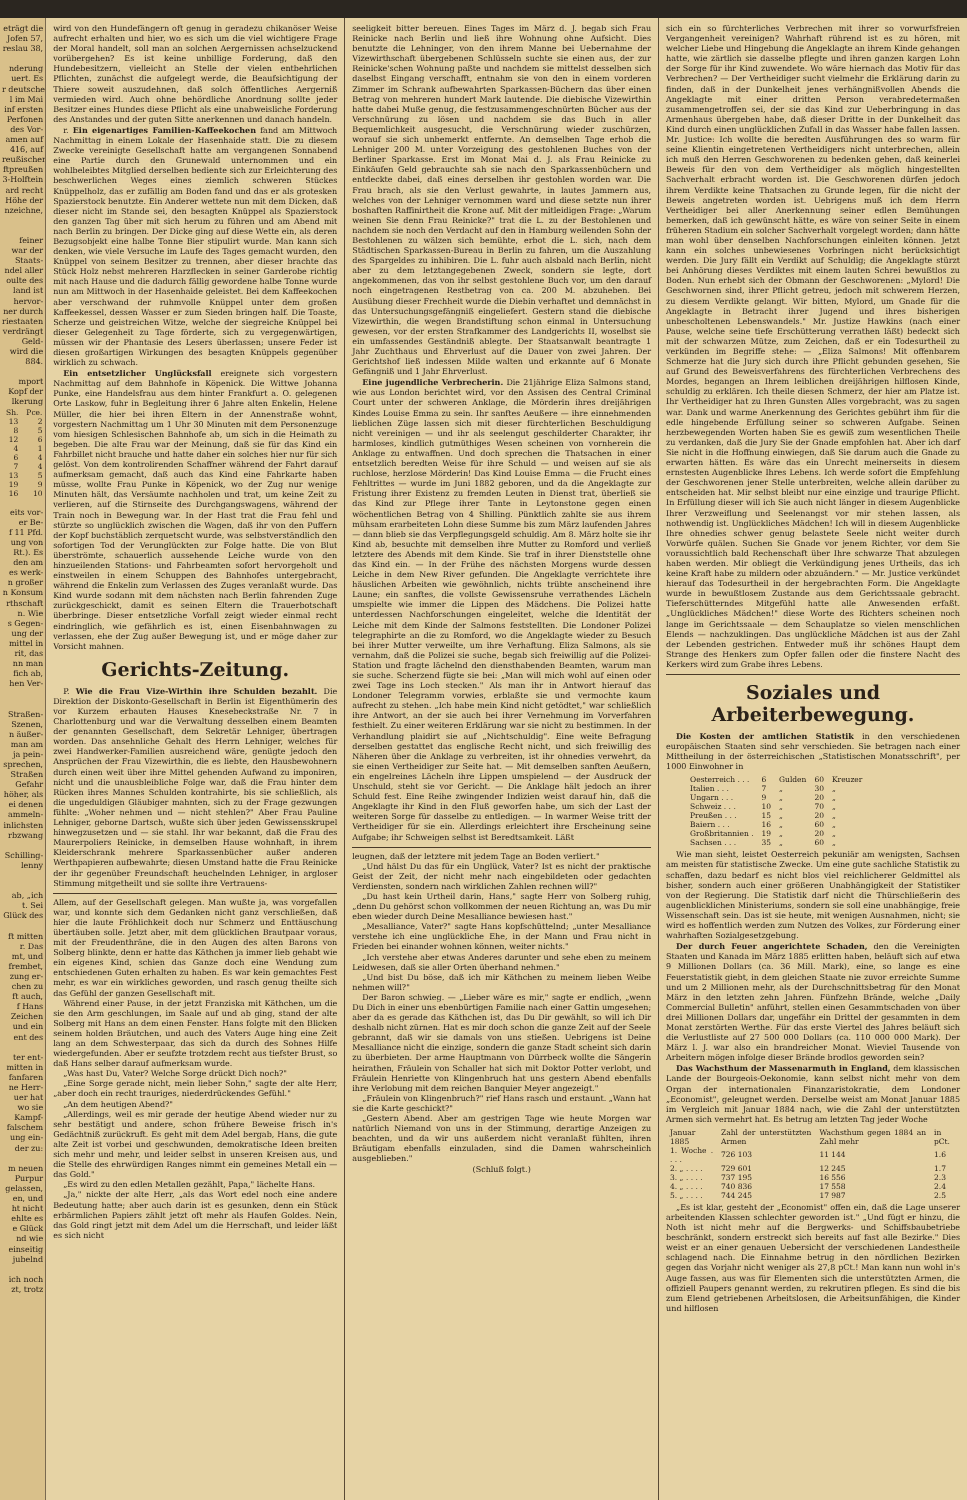eträgt die
Jofen 57,
reslau 38,
nderung
uert. Es
r deutsche
l im Mai
inf ersten
Perfonen
des Vor-
amen auf
416, auf
reußischen
ftpreußen
3-Holftein
ard recht
Höhe der
nzeichne,
feiner
war der
Staats-
ndel aller
oulte des
land ist
hervor-
ner durch
riestaaten
verdrängt
Geld-
wird die
884.
mport
Kopf der
lkerung
| Sh. | Pce. |
| --- | --- |
| 13 | 2 |
| 8 | 5 |
| 12 | 6 |
| 4 | 1 |
| 6 | 4 |
| 7 | 4 |
| 13 | 5 |
| 19 | 9 |
| 16 | 10 |
eits vor-
er Be-
f 11 Pfd.
ung von
Rt.). Es
den am
es werk-
n großer
n Konsum
rthschaft
n. Wie
s Gegen-
ung der
mittel in
rit, das
nn man
fich ab,
hen Ver-
Straßen-
Szenen,
n äußer-
man am
ja pein-
sprechen,
Straßen
Gefahr
höher, als
ei denen
ammeln-
inlichsten
rbzwang
Schilling-
lenny
ab, „ich
t. Sei
Glück des
ft mitten
r. Das
mt, und
frembet,
zung er-
chen zu
ft auch,
f Hans
Zeichen
und ein
ent des
ter ent-
mitten in
fanfaren
ne Herr-
uer hat
wo sie
Kampf-
falschem
ung ein-
der zu:
m neuen
Purpur
gelassen,
en, und
ht nicht
ehlte es
e Glück
nd wie
einseitig
jubelnd
ich noch
zt, trotz
wird von den Hundefängern oft genug in geradezu chikanöser Weise aufrecht erhalten und hier, wo es sich um die viel wichtigere Frage der Moral handelt, soll man an solchen Aergernissen achselzuckend vorübergehen? Es ist keine unbillige Forderung, daß den Hundebesitzern, vielleicht an Stelle der vielen entbehrlichen Pflichten, zunächst die aufgelegt werde, die Beaufsichtigung der Thiere soweit auszudehnen, daß solch öffentliches Aergerniß vermieden wird. Auch ohne behördliche Anordnung sollte jeder Besitzer eines Hundes diese Pflicht als eine unabweisliche Forderung des Anstandes und der guten Sitte anerkennen und danach handeln.
r. Ein eigenartiges Familien-Kaffeekochen fand am Mittwoch Nachmittag in einem Lokale der Hasenhaide statt. Die zu diesem Zwecke vereinigte Gesellschaft hatte am vergangenen Sonnabend eine Partie durch den Grunewald unternommen und ein wohlbeleibtes Mitglied derselben bediente sich zur Erleichterung des beschwerlichen Weges eines ziemlich schweren Stückes Knüppelholz, das er zufällig am Boden fand und das er als grotesken Spazierstock benutzte. Ein Anderer wettete nun mit dem Dicken, daß dieser nicht im Stande sei, den besagten Knüppel als Spazierstock den ganzen Tag über mit sich herum zu führen und am Abend mit nach Berlin zu bringen. Der Dicke ging auf diese Wette ein, als deren Bezugsobjekt eine halbe Tonne Bier stipulirt wurde. Man kann sich denken, wie viele Versuche im Laufe des Tages gemacht wurden, den Knüppel von seinem Besitzer zu trennen, aber dieser brachte das Stück Holz nebst mehreren Harzflecken in seiner Garderobe richtig mit nach Hause und die dadurch fällig gewordene halbe Tonne wurde nun am Mittwoch in der Hasenhaide geleistet. Bei dem Kaffeekochen aber verschwand der ruhmvolle Knüppel unter dem großen Kaffeekessel, dessen Wasser er zum Sieden bringen half. Die Toaste, Scherze und geistreichen Witze, welche der siegreiche Knüppel bei dieser Gelegenheit zu Tage förderte, sich zu vergegenwärtigen, müssen wir der Phantasie des Lesers überlassen; unsere Feder ist diesen großartigen Wirkungen des besagten Knüppels gegenüber wirklich zu schwach.
Ein entsetzlicher Unglücksfall ereignete sich vorgestern Nachmittag auf dem Bahnhofe in Köpenick. Die Wittwe Johanna Punke, eine Handelsfrau aus dem hinter Frankfurt a. O. gelegenen Orte Laskow, fuhr in Begleitung ihrer 6 Jahre alten Enkelin, Helene Müller, die hier bei ihren Eltern in der Annenstraße wohnt, vorgestern Nachmittag um 1 Uhr 30 Minuten mit dem Personenzuge vom hiesigen Schlesischen Bahnhofe ab, um sich in die Heimath zu begeben. Die alte Frau war der Meinung, daß sie für das Kind ein Fahrbillet nicht brauche und hatte daher ein solches hier nur für sich gelöst. Von dem kontrolirenden Schaffner während der Fahrt darauf aufmerksam gemacht, daß auch das Kind eine Fahrkarte haben müsse, wollte Frau Punke in Köpenick, wo der Zug nur wenige Minuten hält, das Versäumte nachholen und trat, um keine Zeit zu verlieren, auf die Stirnseite des Durchgangswagens, während der Train noch in Bewegung war. In der Hast trat die Frau fehl und stürzte so unglücklich zwischen die Wagen, daß ihr von den Puffern der Kopf buchstäblich zerquetscht wurde, was selbstverständlich den sofortigen Tod der Verunglückten zur Folge hatte. Die von Blut überströmte, schauerlich aussehende Leiche wurde von den hinzueilenden Stations- und Fahrbeamten sofort hervorgeholt und einstweilen in einem Schuppen des Bahnhofes untergebracht, während die Enkelin zum Verlassen des Zuges veranlaßt wurde. Das Kind wurde sodann mit dem nächsten nach Berlin fahrenden Zuge zurückgeschickt, damit es seinen Eltern die Trauerbotschaft überbringe. Dieser entsetzliche Vorfall zeigt wieder einmal recht eindringlich, wie gefährlich es ist, einen Eisenbahnwagen zu verlassen, ehe der Zug außer Bewegung ist, und er möge daher zur Vorsicht mahnen.
Gerichts-Zeitung.
P. Wie die Frau Vize-Wirthin ihre Schulden bezahlt. Die Direktion der Diskonto-Gesellschaft in Berlin ist Eigenthümerin des vor Kurzem erbauten Hauses Knesebeckstraße Nr. 7 in Charlottenburg und war die Verwaltung desselben einem Beamten der genannten Gesellschaft, dem Sekretär Lehniger, übertragen worden. Das ansehnliche Gehalt des Herrn Lehniger, welches für zwei Handwerker-Familien ausreichend wäre, genügte jedoch den Ansprüchen der Frau Vizewirthin, die es liebte, den Hausbewohnern durch einen weit über ihre Mittel gehenden Aufwand zu imponiren, nicht und die unausbleibliche Folge war, daß die Frau hinter dem Rücken ihres Mannes Schulden kontrahirte, bis sie schließlich, als die ungeduldigen Gläubiger mahnten, sich zu der Frage gezwungen fühlte: „Woher nehmen und — nicht stehlen?" Aber Frau Pauline Lehniger, geborne Dartsch, wußte sich über jeden Gewissensskrupel hinwegzusetzen und — sie stahl. Ihr war bekannt, daß die Frau des Maurerpoliers Reinicke, in demselben Hause wohnhaft, in ihrem Kleiderschrank mehrere Sparkassenbücher außer anderen Werthpapieren aufbewahrte; diesen Umstand hatte die Frau Reinicke der ihr gegenüber Freundschaft heuchelnden Lehniger, in argloser Stimmung mitgetheilt und sie sollte ihre Vertrauens-
Allem, auf der Gesellschaft gelegen. Man wußte ja, was vorgefallen war, und konnte sich dem Gedanken nicht ganz verschließen, daß hier die laute Fröhlichkeit doch nur Schmerz und Enttäuschung übertäuben solle. Jetzt aber, mit dem glücklichen Brautpaar voraus, mit der Freudenthräne, die in den Augen des alten Barons von Solberg blinkte, denn er hatte das Käthchen ja immer lieb gehabt wie ein eigenes Kind, schien das Ganze doch eine Wendung zum entschiedenen Guten erhalten zu haben. Es war kein gemachtes Fest mehr, es war ein wirkliches geworden, und rasch genug theilte sich das Gefühl der ganzen Gesellschaft mit.
Während einer Pause, in der jetzt Franziska mit Käthchen, um die sie den Arm geschlungen, im Saale auf und ab ging, stand der alte Solberg mit Hans an dem einen Fenster. Hans folgte mit den Blicken seinem holden Bräutchen, und auch des Vaters Auge hing eine Zeit lang an dem Schwesterpaar, das sich da durch des Sohnes Hilfe wiedergefunden. Aber er seufzte trotzdem recht aus tiefster Brust, so daß Hans selber darauf aufmerksam wurde.
„Was hast Du, Vater? Welche Sorge drückt Dich noch?"
„Eine Sorge gerade nicht, mein lieber Sohn," sagte der alte Herr, „aber doch ein recht trauriges, niederdrückendes Gefühl."
„An dem heutigen Abend?"
„Allerdings, weil es mir gerade der heutige Abend wieder nur zu sehr bestätigt und andere, schon frühere Beweise frisch in's Gedächtniß zurückruft. Es geht mit dem Adel bergab, Hans, die gute alte Zeit ist vorbei und geschwunden, demokratische Ideen breiten sich mehr und mehr, und leider selbst in unseren Kreisen aus, und die Stelle des ehrwürdigen Ranges nimmt ein gemeines Metall ein — das Gold."
„Es wird zu den edlen Metallen gezählt, Papa," lächelte Hans.
„Ja," nickte der alte Herr, „als das Wort edel noch eine andere Bedeutung hatte; aber auch darin ist es gesunken, denn ein Stück erbärmlichen Papiers zählt jetzt oft mehr als Haufen Goldes. Nein, das Gold ringt jetzt mit dem Adel um die Herrschaft, und leider läßt es sich nicht
seeligkeit bitter bereuen. Eines Tages im März d. J. begab sich Frau Reinicke nach Berlin und ließ ihre Wohnung ohne Aufsicht. Dies benutzte die Lehninger, von den ihrem Manne bei Uebernahme der Vizewirthschaft übergebenen Schlüsseln suchte sie einen aus, der zur Reinicke'schen Wohnung paßte und nachdem sie mittelst desselben sich daselbst Eingang verschafft, entnahm sie von den in einem vorderen Zimmer im Schrank aufbewahrten Sparkassen-Büchern das über einen Betrag von mehreren hundert Mark lautende. Die diebische Vizewirthin hatte dabei Muße genug, die festzusammengeschnürten Bücher aus der Verschnürung zu lösen und nachdem sie das Buch in aller Bequemlichkeit ausgesucht, die Verschnürung wieder zuschürzen, worauf sie sich unbemerkt entfernte. An demselben Tage erhob die Lehniger 200 M. unter Vorzeigung des gestohlenen Buches von der Berliner Sparkasse. Erst im Monat Mai d. J. als Frau Reinicke zu Einkäufen Geld gebrauchte sah sie nach den Sparkassenbüchern und entdeckte dabei, daß eines derselben ihr gestohlen worden war. Die Frau brach, als sie den Verlust gewahrte, in lautes Jammern aus, welches von der Lehniger vernommen ward und diese setzte nun ihrer boshaften Raffinirtheit die Krone auf. Mit der mitleidigen Frage: „Warum weinen Sie denn Frau Reinicke?" trat die L. zu der Bestohlenen und nachdem sie noch den Verdacht auf den in Hamburg weilenden Sohn der Bestohlenen zu wälzen sich bemühte, erbot die L. sich, nach dem Städtischen Sparkassen-Bureau in Berlin zu fahren, um die Auszahlung des Spargeldes zu inhibiren. Die L. fuhr auch alsbald nach Berlin, nicht aber zu dem letztangegebenen Zweck, sondern sie legte, dort angekommenen, das von ihr selbst gestohlene Buch vor, um den darauf noch eingetragenen Restbetrag von ca. 200 M. abzuheben. Bei Ausübung dieser Frechheit wurde die Diebin verhaftet und demnächst in das Untersuchungsgefängniß eingeliefert. Gestern stand die diebische Vizewirthin, die wegen Brandstiftung schon einmal in Untersuchung gewesen, vor der ersten Strafkammer des Landgerichts II, woselbst sie ein umfassendes Geständniß ablegte. Der Staatsanwalt beantragte 1 Jahr Zuchthaus und Ehrverlust auf die Dauer von zwei Jahren. Der Gerichtshof ließ indessen Milde walten und erkannte auf 6 Monate Gefängniß und 1 Jahr Ehrverlust.
Eine jugendliche Verbrecherin. Die 21jährige Eliza Salmons stand, wie aus London berichtet wird, vor den Assisen des Central Criminal Court unter der schweren Anklage, die Mörderin ihres dreijährigen Kindes Louise Emma zu sein. Ihr sanftes Aeußere — ihre einnehmenden lieblichen Züge lassen sich mit dieser fürchterlichen Beschuldigung nicht vereinigen — und ihr als seelengut geschilderter Charakter, ihr harmloses, kindlich gutmüthiges Wesen scheinen von vornherein die Anklage zu entwaffnen. Und doch sprechen die Thatsachen in einer entsetzlich beredten Weise für ihre Schuld — und weisen auf sie als ruchlose, herzlose Mörderin! Das Kind Louise Emma — die Frucht eines Fehltrittes — wurde im Juni 1882 geboren, und da die Angeklagte zur Fristung ihrer Existenz zu fremden Leuten in Dienst trat, überließ sie das Kind zur Pflege ihrer Tante in Leytonstone gegen einen wöchentlichen Betrag von 4 Shilling. Pünktlich zahlte sie aus ihrem mühsam erarbeiteten Lohn diese Summe bis zum März laufenden Jahres — dann blieb sie das Verpflegungsgeld schuldig. Am 8. März holte sie ihr Kind ab, besuchte mit demselben ihre Mutter zu Romford und verließ letztere des Abends mit dem Kinde. Sie traf in ihrer Dienststelle ohne das Kind ein. — In der Frühe des nächsten Morgens wurde dessen Leiche in dem New River gefunden. Die Angeklagte verrichtete ihre häuslichen Arbeiten wie gewöhnlich, nichts trübte anscheinend ihre Laune; ein sanftes, die vollste Gewissensruhe verrathendes Lächeln umspielte wie immer die Lippen des Mädchens. Die Polizei hatte unterdessen Nachforschungen eingeleitet, welche die Identität der Leiche mit dem Kinde der Salmons feststellten. Die Londoner Polizei telegraphirte an die zu Romford, wo die Angeklagte wieder zu Besuch bei ihrer Mutter verweilte, um ihre Verhaftung. Eliza Salmons, als sie vernahm, daß die Polizei sie suche, begab sich freiwillig auf die Polizei-Station und fragte lächelnd den diensthabenden Beamten, warum man sie suche. Scherzend fügte sie bei: „Man will mich wohl auf einen oder zwei Tage ins Loch stecken." Als man ihr in Antwort hierauf das Londoner Telegramm vorwies, erblaßte sie und vermochte kaum aufrecht zu stehen. „Ich habe mein Kind nicht getödtet," war schließlich ihre Antwort, an der sie auch bei ihrer Vernehmung im Vorverfahren festhielt. Zu einer weiteren Erklärung war sie nicht zu bestimmen. In der Verhandlung plaidirt sie auf „Nichtschuldig". Eine weite Befragung derselben gestattet das englische Recht nicht, und sich freiwillig des Näheren über die Anklage zu verbreiten, ist ihr ohnedies verwehrt, da sie einen Vertheidiger zur Seite hat. — Mit demselben sanften Aeußern, ein engelreines Lächeln ihre Lippen umspielend — der Ausdruck der Unschuld, steht sie vor Gericht. — Die Anklage hält jedoch an ihrer Schuld fest. Eine Reihe zwingender Indizien weist darauf hin, daß die Angeklagte ihr Kind in den Fluß geworfen habe, um sich der Last der weiteren Sorge für dasselbe zu entledigen. — In warmer Weise tritt der Vertheidiger für sie ein. Allerdings erleichtert ihre Erscheinung seine Aufgabe; ihr Schweigen selbst ist Beredtsamkeit. Läßt
leugnen, daß der letztere mit jedem Tage an Boden verliert."
„Und hälst Du das für ein Unglück, Vater? Ist es nicht der praktische Geist der Zeit, der nicht mehr nach eingebildeten oder gedachten Verdiensten, sondern nach wirklichen Zahlen rechnen will?"
„Du hast kein Urtheil darin, Hans," sagte Herr von Solberg ruhig, „denn Du gehörst schon vollkommen der neuen Richtung an, was Du mir eben wieder durch Deine Mesalliance bewiesen hast."
„Mesalliance, Vater?" sagte Hans kopfschüttelnd; „unter Mesalliance verstehe ich eine unglückliche Ehe, in der Mann und Frau nicht in Frieden bei einander wohnen können, weiter nichts."
„Ich verstehe aber etwas Anderes darunter und sehe eben zu meinem Leidwesen, daß sie aller Orten überhand nehmen."
„Und bist Du böse, daß ich mir Käthchen zu meinem lieben Weibe nehmen will?"
Der Baron schwieg. — „Lieber wäre es mir," sagte er endlich, „wenn Du Dich in einer uns ebenbürtigen Familie nach einer Gattin umgesehen; aber da es gerade das Käthchen ist, das Du Dir gewählt, so will ich Dir deshalb nicht zürnen. Hat es mir doch schon die ganze Zeit auf der Seele gebrannt, daß wir sie damals von uns stießen. Uebrigens ist Deine Mesalliance nicht die einzige, sondern die ganze Stadt scheint sich darin zu überbieten. Der arme Hauptmann von Dürrbeck wollte die Sängerin heirathen, Fräulein von Schaller hat sich mit Doktor Potter verlobt, und Fräulein Henriette von Klingenbruch hat uns gestern Abend ebenfalls ihre Verlobung mit dem reichen Banquier Meyer angezeigt."
„Fräulein von Klingenbruch?" rief Hans rasch und erstaunt. „Wann hat sie die Karte geschickt?"
„Gestern Abend. Aber am gestrigen Tage wie heute Morgen war natürlich Niemand von uns in der Stimmung, derartige Anzeigen zu beachten, und da wir uns außerdem nicht veranlaßt fühlten, ihren Bräutigam ebenfalls einzuladen, sind die Damen wahrscheinlich ausgeblieben."
(Schluß folgt.)
sich ein so fürchterliches Verbrechen mit ihrer so vorwurfsfreien Vergangenheit vereinigen? Wahrhaft rührend ist es zu hören, mit welcher Liebe und Hingebung die Angeklagte an ihrem Kinde gehangen hatte, wie zärtlich sie dasselbe pflegte und ihren ganzen kargen Lohn der Sorge für ihr Kind zuwendete. Wo wäre hiernach das Motiv für das Verbrechen? — Der Vertheidiger sucht vielmehr die Erklärung darin zu finden, daß in der Dunkelheit jenes verhängnißvollen Abends die Angeklagte mit einer dritten Person verabredetermaßen zusammengetroffen sei, der sie das Kind zur Ueberbringung in das Armenhaus übergeben habe, daß dieser Dritte in der Dunkelheit das Kind durch einen unglücklichen Zufall in das Wasser habe fallen lassen. Mr. Justice: Ich wollte die beredten Ausführungen des so warm für seine Klientin eingetretenen Vertheidigers nicht unterbrechen, allein ich muß den Herren Geschworenen zu bedenken geben, daß keinerlei Beweis für den von dem Vertheidiger als möglich hingestellten Sachverhalt erbracht worden ist. Die Geschworenen dürfen jedoch ihrem Verdikte keine Thatsachen zu Grunde legen, für die nicht der Beweis angetreten worden ist. Uebrigens muß ich dem Herrn Vertheidiger bei aller Anerkennung seiner edlen Bemühungen bemerken, daß ich gewünscht hätte, es wäre von seiner Seite in einem früheren Stadium ein solcher Sachverhalt vorgelegt worden; dann hätte man wohl über denselben Nachforschungen einleiten können. Jetzt kann ein solches unbewiesenes Vorbringen nicht berücksichtigt werden. Die Jury fällt ein Verdikt auf Schuldig; die Angeklagte stürzt bei Anhörung dieses Verdiktes mit einem lauten Schrei bewußtlos zu Boden. Nun erhebt sich der Obmann der Geschworenen: „Mylord! Die Geschwornen sind, ihrer Pflicht getreu, jedoch mit schwerem Herzen, zu diesem Verdikte gelangt. Wir bitten, Mylord, um Gnade für die Angeklagte in Betracht ihrer Jugend und ihres bisherigen unbescholtenen Lebenswandels." Mr. Justize Hawkins (nach einer Pause, welche seine tiefe Erschütterung verrathen läßt) bedeckt sich mit der schwarzen Mütze, zum Zeichen, daß er ein Todesurtheil zu verkünden im Begriffe stehe: — „Eliza Salmons! Mit offenbarem Schmerze hat die Jury sich durch ihre Pflicht gebunden gesehen, Sie auf Grund des Beweisverfahrens des fürchterlichen Verbrechens des Mordes, begangen an Ihrem leiblichen dreijährigen hilflosen Kinde, schuldig zu erklären. Ich theile diesen Schmerz, der hier am Platze ist. Ihr Vertheidiger hat zu Ihren Gunsten Alles vorgebracht, was zu sagen war. Dank und warme Anerkennung des Gerichtes gebührt ihm für die edle hingebende Erfüllung seiner so schweren Aufgabe. Seinen herzbewegenden Worten haben Sie es gewiß zum wesentlichen Theile zu verdanken, daß die Jury Sie der Gnade empfohlen hat. Aber ich darf Sie nicht in die Hoffnung einwiegen, daß Sie darum auch die Gnade zu erwarten hätten. Es wäre das ein Unrecht meinerseits in diesem ernstesten Augenblicke Ihres Lebens. Ich werde sofort die Empfehlung der Geschworenen jener Stelle unterbreiten, welche allein darüber zu entscheiden hat. Mir selbst bleibt nur eine einzige und traurige Pflicht. In Erfüllung dieser will ich Sie auch nicht länger in diesem Augenblicke Ihrer Verzweiflung und Seelenangst vor mir stehen lassen, als nothwendig ist. Unglückliches Mädchen! Ich will in diesem Augenblicke Ihre ohnedies schwer genug belastete Seele nicht weiter durch Vorwürfe quälen. Suchen Sie Gnade vor jenem Richter, vor dem Sie voraussichtlich bald Rechenschaft über Ihre schwarze That abzulegen haben werden. Mir obliegt die Verkündigung jenes Urtheils, das ich keine Kraft habe zu mildern oder abzuändern." — Mr. Justice verkündet hierauf das Todesurtheil in der hergebrachten Form. Die Angeklagte wurde in bewußtlosem Zustande aus dem Gerichtssaale gebracht. Tieferschütterndes Mitgefühl hatte alle Anwesenden erfaßt. „Unglückliches Mädchen!" diese Worte des Richters scheinen noch lange im Gerichtssaale — dem Schauplatze so vielen menschlichen Elends — nachzuklingen. Das unglückliche Mädchen ist aus der Zahl der Lebenden gestrichen. Entweder muß ihr schönes Haupt dem Strange des Henkers zum Opfer fallen oder die finstere Nacht des Kerkers wird zum Grabe ihres Lebens.
Soziales und Arbeiterbewegung.
Die Kosten der amtlichen Statistik in den verschiedenen europäischen Staaten sind sehr verschieden. Sie betragen nach einer Mittheilung in der österreichischen „Statistischen Monatsschrift", per 1000 Einwohner in
| Oesterreich . . . | 6 | Gulden | 60 | Kreuzer |
| Italien . . . | 7 | „ | 30 | „ |
| Ungarn . . . | 9 | „ | 20 | „ |
| Schweiz . . . | 10 | „ | 70 | „ |
| Preußen . . . | 15 | „ | 20 | „ |
| Baiern . . . | 16 | „ | 60 | „ |
| Großbritannien . | 19 | „ | 20 | „ |
| Sachsen . . . | 35 | „ | 60 | „ |
Wie man sieht, leistet Oesterreich pekuniär am wenigsten, Sachsen am meisten für statistische Zwecke. Um eine gute sachliche Statistik zu schaffen, dazu bedarf es nicht blos viel reichlicherer Geldmittel als bisher, sondern auch einer größeren Unabhängigkeit der Statistiker von der Regierung. Die Statistik darf nicht die Thürschließerin des augenblicklichen Ministeriums, sondern sie soll eine unabhängige, freie Wissenschaft sein. Das ist sie heute, mit wenigen Ausnahmen, nicht; sie wird es hoffentlich werden zum Nutzen des Volkes, zur Förderung einer wahrhaften Sozialgesetzgebung.
Der durch Feuer angerichtete Schaden, den die Vereinigten Staaten und Kanada im März 1885 erlitten haben, beläuft sich auf etwa 9 Millionen Dollars (ca. 36 Mill. Mark), eine, so lange es eine Feuerstatistik giebt, in dem gleichen Staate nie zuvor erreichte Summe und um 2 Millionen mehr, als der Durchschnittsbetrag für den Monat März in den letzten zehn Jahren. Fünfzehn Brände, welche „Daily Commercial Bulletin" anführt, stellen einen Gesammtschaden von über drei Millionen Dollars dar, ungefähr ein Drittel der gesammten in dem Monat zerstörten Werthe. Für das erste Viertel des Jahres beläuft sich die Verlustliste auf 27 500 000 Dollars (ca. 110 000 000 Mark). Der März l. J. war also ein brandreicher Monat. Wieviel Tausende von Arbeitern mögen infolge dieser Brände brodlos geworden sein?
Das Wachsthum der Massenarmuth in England, dem klassischen Lande der Bourgeois-Oekonomie, kann selbst nicht mehr von dem Organ der internationalen Finanzaristokratie, dem Londoner „Economist", geleugnet werden. Derselbe weist am Monat Januar 1885 im Vergleich mit Januar 1884 nach, wie die Zahl der unterstützten Armen sich vermehrt hat. Es betrug am letzten Tag jeder Woche
| Januar 1885 | Zahl der unterstützten Armen | Wachsthum gegen 1884 an Zahl mehr | in pCt. |
| --- | --- | --- | --- |
| 1. Woche . . . . | 726 103 | 11 144 | 1.6 |
| 2. „ . . . . | 729 601 | 12 245 | 1.7 |
| 3. „ . . . . | 737 195 | 16 556 | 2.3 |
| 4. „ . . . . | 740 836 | 17 558 | 2.4 |
| 5. „ . . . . | 744 245 | 17 987 | 2.5 |
„Es ist klar, gesteht der „Economist" offen ein, daß die Lage unserer arbeitenden Klassen schlechter geworden ist." „Und fügt er hinzu, die Noth ist nicht mehr auf die Bergwerks- und Schiffsbaubetriebe beschränkt, sondern erstreckt sich bereits auf fast alle Bezirke." Dies weist er an einer genauen Uebersicht der verschiedenen Landestheile schlagend nach. Die Einnahme betrug in den nördlichen Bezirken gegen das Vorjahr nicht weniger als 27,8 pCt.! Man kann nun wohl in's Auge fassen, aus was für Elementen sich die unterstützten Armen, die offiziell Paupers genannt werden, zu rekrutiren pflegen. Es sind die bis zum Elend getriebenen Arbeitslosen, die Arbeitsunfähigen, die Kinder und hilflosen